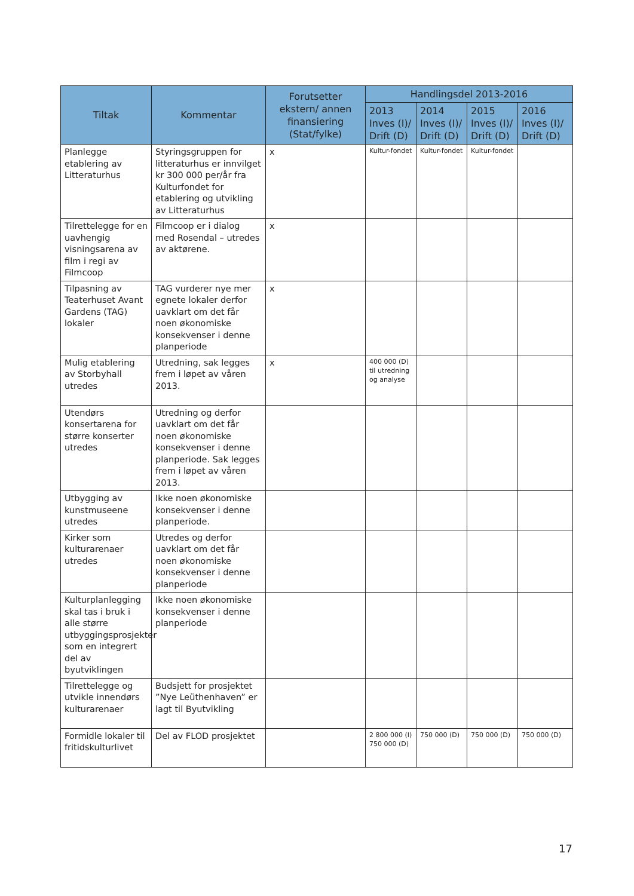| Tiltak | Kommentar | Forutsetter ekstern/ annen finansiering (Stat/fylke) | Handlingsdel 2013-2016 | | | |
| --- | --- | --- | --- | --- | --- | --- |
| | | | 2013 Inves (I)/ Drift (D) | 2014 Inves (I)/ Drift (D) | 2015 Inves (I)/ Drift (D) | 2016 Inves (I)/ Drift (D) |
| Planlegge etablering av Litteraturhus | Styringsgruppen for litteraturhus er innvilget kr 300 000 per/år fra Kulturfondet for etablering og utvikling av Litteraturhus | x | Kultur-fondet | Kultur-fondet | Kultur-fondet | |
| Tilrettelegge for en uavhengig visningsarena av film i regi av Filmcoop | Filmcoop er i dialog med Rosendal – utredes av aktørene. | x | | | | |
| Tilpasning av Teaterhuset Avant Gardens (TAG) lokaler | TAG vurderer nye mer egnete lokaler derfor uavklart om det får noen økonomiske konsekvenser i denne planperiode | x | | | | |
| Mulig etablering av Storbyhall utredes | Utredning, sak legges frem i løpet av våren 2013. | x | 400 000 (D) til utredning og analyse | | | |
| Utendørs konsertarena for større konserter utredes | Utredning og derfor uavklart om det får noen økonomiske konsekvenser i denne planperiode. Sak legges frem i løpet av våren 2013. | | | | | |
| Utbygging av kunstmuseene utredes | Ikke noen økonomiske konsekvenser i denne planperiode. | | | | | |
| Kirker som kulturarenaer utredes | Utredes og derfor uavklart om det får noen økonomiske konsekvenser i denne planperiode | | | | | |
| Kulturplanlegging skal tas i bruk i alle større utbyggingsprosjekter som en integrert del av byutviklingen | Ikke noen økonomiske konsekvenser i denne planperiode | | | | | |
| Tilrettelegge og utvikle innendørs kulturarenaer | Budsjett for prosjektet ”Nye Leüthenhaven” er lagt til Byutvikling | | | | | |
| Formidle lokaler til fritidskulturlivet | Del av FLOD prosjektet | | 2 800 000 (I) 750 000 (D) | 750 000 (D) | 750 000 (D) | 750 000 (D) |
17